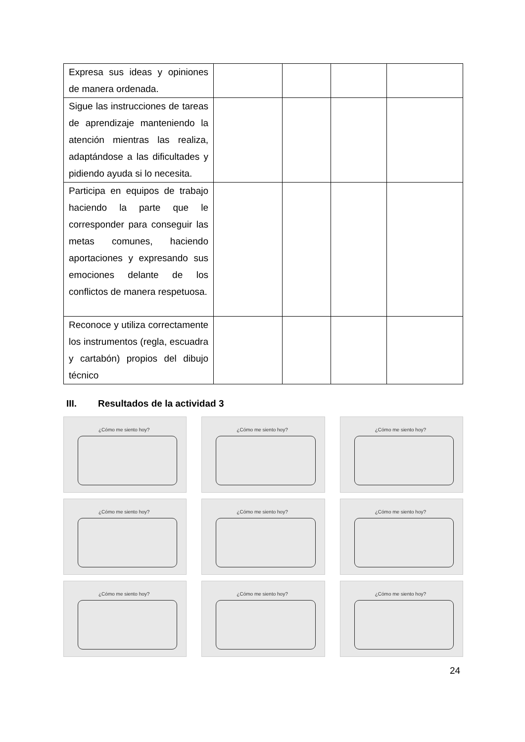| Expresa sus ideas y opiniones de manera ordenada. | | | | |
| Sigue las instrucciones de tareas de aprendizaje manteniendo la atención mientras las realiza, adaptándose a las dificultades y pidiendo ayuda si lo necesita. | | | | |
| Participa en equipos de trabajo haciendo la parte que le corresponder para conseguir las metas comunes, haciendo aportaciones y expresando sus emociones delante de los conflictos de manera respetuosa. | | | | |
| Reconoce y utiliza correctamente los instrumentos (regla, escuadra y cartabón) propios del dibujo técnico | | | | |
III. Resultados de la actividad 3
¿Cómo me siento hoy?
¿Cómo me siento hoy?
¿Cómo me siento hoy?
¿Cómo me siento hoy?
¿Cómo me siento hoy?
¿Cómo me siento hoy?
¿Cómo me siento hoy?
¿Cómo me siento hoy?
¿Cómo me siento hoy?
24